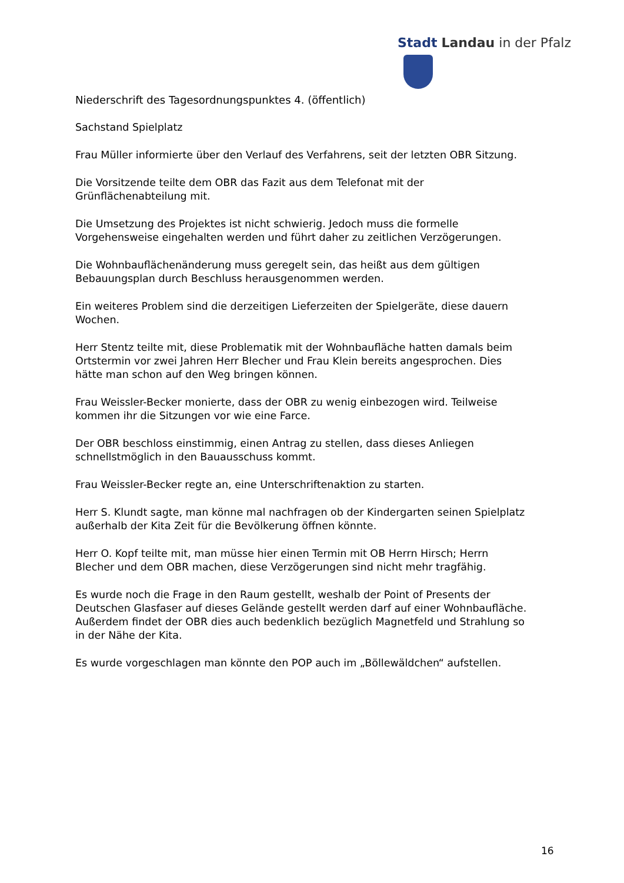Stadt Landau in der Pfalz
Niederschrift des Tagesordnungspunktes 4. (öffentlich)
Sachstand Spielplatz
Frau Müller informierte über den Verlauf des Verfahrens, seit der letzten OBR Sitzung.
Die Vorsitzende teilte dem OBR das Fazit aus dem Telefonat mit der
Grünflächenabteilung mit.
Die Umsetzung des Projektes ist nicht schwierig. Jedoch muss die formelle
Vorgehensweise eingehalten werden und führt daher zu zeitlichen Verzögerungen.
Die Wohnbauflächenänderung muss geregelt sein, das heißt aus dem gültigen
Bebauungsplan durch Beschluss herausgenommen werden.
Ein weiteres Problem sind die derzeitigen Lieferzeiten der Spielgeräte, diese dauern
Wochen.
Herr Stentz teilte mit, diese Problematik mit der Wohnbaufläche hatten damals beim
Ortstermin vor zwei Jahren Herr Blecher und Frau Klein bereits angesprochen. Dies
hätte man schon auf den Weg bringen können.
Frau Weissler-Becker monierte, dass der OBR zu wenig einbezogen wird. Teilweise
kommen ihr die Sitzungen vor wie eine Farce.
Der OBR beschloss einstimmig, einen Antrag zu stellen, dass dieses Anliegen
schnellstmöglich in den Bauausschuss kommt.
Frau Weissler-Becker regte an, eine Unterschriftenaktion zu starten.
Herr S. Klundt sagte, man könne mal nachfragen ob der Kindergarten seinen Spielplatz
außerhalb der Kita Zeit für die Bevölkerung öffnen könnte.
Herr O. Kopf teilte mit, man müsse hier einen Termin mit OB Herrn Hirsch; Herrn
Blecher und dem OBR machen, diese Verzögerungen sind nicht mehr tragfähig.
Es wurde noch die Frage in den Raum gestellt, weshalb der Point of Presents der
Deutschen Glasfaser auf dieses Gelände gestellt werden darf auf einer Wohnbaufläche.
Außerdem findet der OBR dies auch bedenklich bezüglich Magnetfeld und Strahlung so
in der Nähe der Kita.
Es wurde vorgeschlagen man könnte den POP auch im „Böllewäldchen“ aufstellen.
16